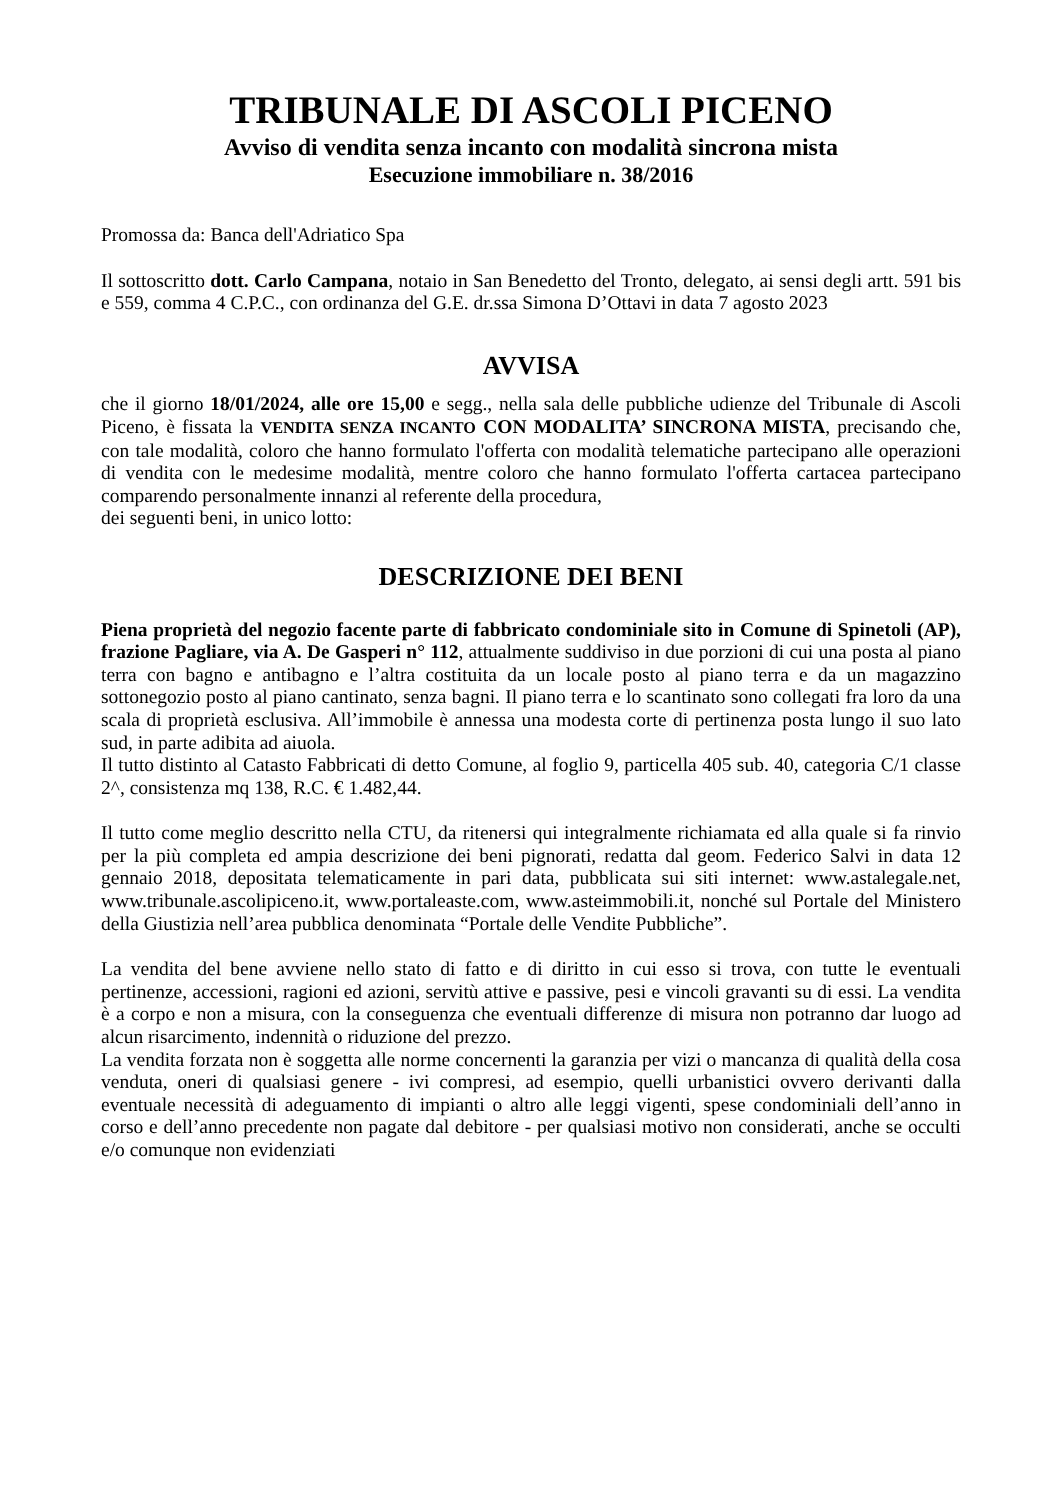TRIBUNALE DI ASCOLI PICENO
Avviso di vendita senza incanto con modalità sincrona mista
Esecuzione immobiliare n. 38/2016
Promossa da: Banca dell'Adriatico Spa
Il sottoscritto dott. Carlo Campana, notaio in San Benedetto del Tronto, delegato, ai sensi degli artt. 591 bis e 559, comma 4 C.P.C., con ordinanza del G.E. dr.ssa Simona D’Ottavi in data 7 agosto 2023
AVVISA
che il giorno 18/01/2024, alle ore 15,00 e segg., nella sala delle pubbliche udienze del Tribunale di Ascoli Piceno, è fissata la VENDITA SENZA INCANTO CON MODALITA’ SINCRONA MISTA, precisando che, con tale modalità, coloro che hanno formulato l'offerta con modalità telematiche partecipano alle operazioni di vendita con le medesime modalità, mentre coloro che hanno formulato l'offerta cartacea partecipano comparendo personalmente innanzi al referente della procedura,
dei seguenti beni, in unico lotto:
DESCRIZIONE DEI BENI
Piena proprietà del negozio facente parte di fabbricato condominiale sito in Comune di Spinetoli (AP), frazione Pagliare, via A. De Gasperi n° 112, attualmente suddiviso in due porzioni di cui una posta al piano terra con bagno e antibagno e l’altra costituita da un locale posto al piano terra e da un magazzino sottonegozio posto al piano cantinato, senza bagni. Il piano terra e lo scantinato sono collegati fra loro da una scala di proprietà esclusiva. All’immobile è annessa una modesta corte di pertinenza posta lungo il suo lato sud, in parte adibita ad aiuola.
Il tutto distinto al Catasto Fabbricati di detto Comune, al foglio 9, particella 405 sub. 40, categoria C/1 classe 2^, consistenza mq 138, R.C. € 1.482,44.
Il tutto come meglio descritto nella CTU, da ritenersi qui integralmente richiamata ed alla quale si fa rinvio per la più completa ed ampia descrizione dei beni pignorati, redatta dal geom. Federico Salvi in data 12 gennaio 2018, depositata telematicamente in pari data, pubblicata sui siti internet: www.astalegale.net, www.tribunale.ascolipiceno.it, www.portaleaste.com, www.asteimmobili.it, nonché sul Portale del Ministero della Giustizia nell’area pubblica denominata “Portale delle Vendite Pubbliche”.
La vendita del bene avviene nello stato di fatto e di diritto in cui esso si trova, con tutte le eventuali pertinenze, accessioni, ragioni ed azioni, servitù attive e passive, pesi e vincoli gravanti su di essi. La vendita è a corpo e non a misura, con la conseguenza che eventuali differenze di misura non potranno dar luogo ad alcun risarcimento, indennità o riduzione del prezzo.
La vendita forzata non è soggetta alle norme concernenti la garanzia per vizi o mancanza di qualità della cosa venduta, oneri di qualsiasi genere - ivi compresi, ad esempio, quelli urbanistici ovvero derivanti dalla eventuale necessità di adeguamento di impianti o altro alle leggi vigenti, spese condominiali dell’anno in corso e dell’anno precedente non pagate dal debitore - per qualsiasi motivo non considerati, anche se occulti e/o comunque non evidenziati